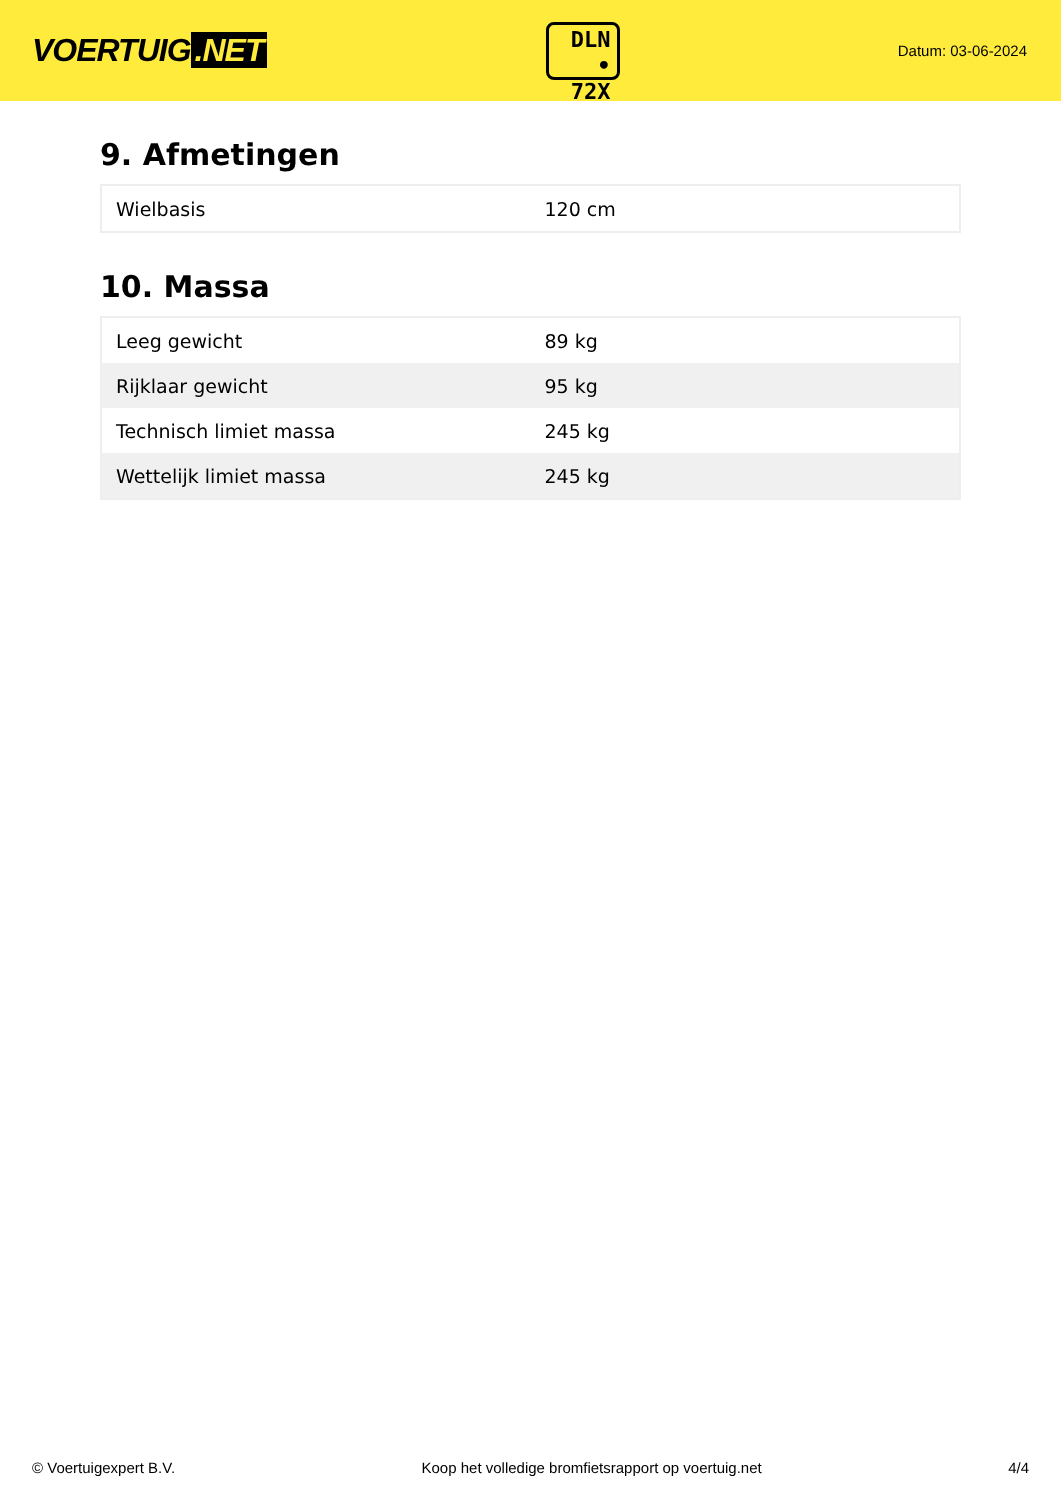VOERTUIG.NET
DLN
• 72X
Datum: 03-06-2024
9. Afmetingen
| Wielbasis | 120 cm |
10. Massa
| Leeg gewicht | 89 kg |
| Rijklaar gewicht | 95 kg |
| Technisch limiet massa | 245 kg |
| Wettelijk limiet massa | 245 kg |
© Voertuigexpert B.V. Koop het volledige bromfietsrapport op voertuig.net 4/4